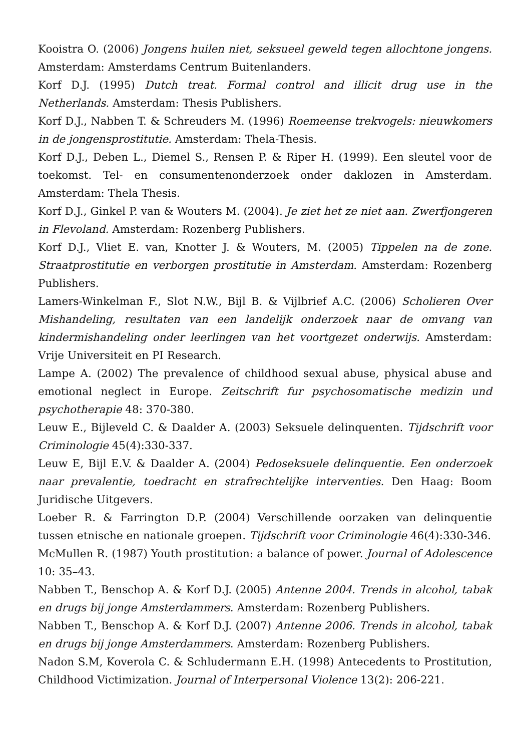Kooistra O. (2006) Jongens huilen niet, seksueel geweld tegen allochtone jongens. Amsterdam: Amsterdams Centrum Buitenlanders.
Korf D.J. (1995) Dutch treat. Formal control and illicit drug use in the Netherlands. Amsterdam: Thesis Publishers.
Korf D.J., Nabben T. & Schreuders M. (1996) Roemeense trekvogels: nieuwkomers in de jongensprostitutie. Amsterdam: Thela-Thesis.
Korf D.J., Deben L., Diemel S., Rensen P. & Riper H. (1999). Een sleutel voor de toekomst. Tel- en consumentenonderzoek onder daklozen in Amsterdam. Amsterdam: Thela Thesis.
Korf D.J., Ginkel P. van & Wouters M. (2004). Je ziet het ze niet aan. Zwerfjongeren in Flevoland. Amsterdam: Rozenberg Publishers.
Korf D.J., Vliet E. van, Knotter J. & Wouters, M. (2005) Tippelen na de zone. Straatprostitutie en verborgen prostitutie in Amsterdam. Amsterdam: Rozenberg Publishers.
Lamers-Winkelman F., Slot N.W., Bijl B. & Vijlbrief A.C. (2006) Scholieren Over Mishandeling, resultaten van een landelijk onderzoek naar de omvang van kindermishandeling onder leerlingen van het voortgezet onderwijs. Amsterdam: Vrije Universiteit en PI Research.
Lampe A. (2002) The prevalence of childhood sexual abuse, physical abuse and emotional neglect in Europe. Zeitschrift fur psychosomatische medizin und psychotherapie 48: 370-380.
Leuw E., Bijleveld C. & Daalder A. (2003) Seksuele delinquenten. Tijdschrift voor Criminologie 45(4):330-337.
Leuw E, Bijl E.V. & Daalder A. (2004) Pedoseksuele delinquentie. Een onderzoek naar prevalentie, toedracht en strafrechtelijke interventies. Den Haag: Boom Juridische Uitgevers.
Loeber R. & Farrington D.P. (2004) Verschillende oorzaken van delinquentie tussen etnische en nationale groepen. Tijdschrift voor Criminologie 46(4):330-346.
McMullen R. (1987) Youth prostitution: a balance of power. Journal of Adolescence 10: 35–43.
Nabben T., Benschop A. & Korf D.J. (2005) Antenne 2004. Trends in alcohol, tabak en drugs bij jonge Amsterdammers. Amsterdam: Rozenberg Publishers.
Nabben T., Benschop A. & Korf D.J. (2007) Antenne 2006. Trends in alcohol, tabak en drugs bij jonge Amsterdammers. Amsterdam: Rozenberg Publishers.
Nadon S.M, Koverola C. & Schludermann E.H. (1998) Antecedents to Prostitution, Childhood Victimization. Journal of Interpersonal Violence 13(2): 206-221.